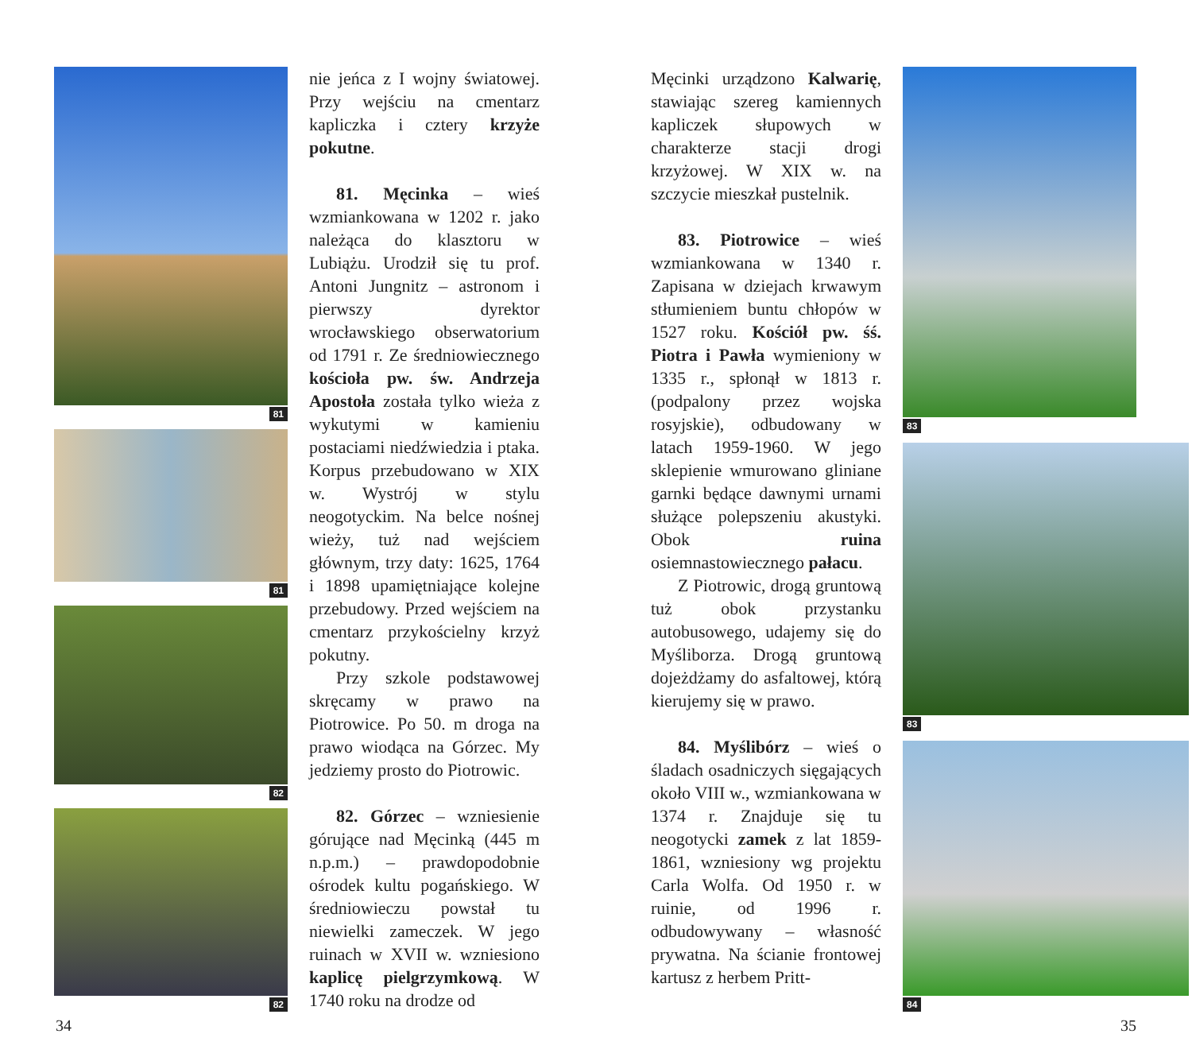81
81
82
82
nie jeńca z I wojny światowej. Przy wejściu na cmentarz kapliczka i cztery krzyże pokutne.
81. Męcinka – wieś wzmiankowana w 1202 r. jako należąca do klasztoru w Lubiążu. Urodził się tu prof. Antoni Jungnitz – astronom i pierwszy dyrektor wrocławskiego obserwatorium od 1791 r. Ze średniowiecznego kościoła pw. św. Andrzeja Apostoła została tylko wieża z wykutymi w kamieniu postaciami niedźwiedzia i ptaka. Korpus przebudowano w XIX w. Wystrój w stylu neogotyckim. Na belce nośnej wieży, tuż nad wejściem głównym, trzy daty: 1625, 1764 i 1898 upamiętniające kolejne przebudowy. Przed wejściem na cmentarz przykościelny krzyż pokutny.
Przy szkole podstawowej skręcamy w prawo na Piotrowice. Po 50. m droga na prawo wiodąca na Górzec. My jedziemy prosto do Piotrowic.
82. Górzec – wzniesienie górujące nad Męcinką (445 m n.p.m.) – prawdopodobnie ośrodek kultu pogańskiego. W średniowieczu powstał tu niewielki zameczek. W jego ruinach w XVII w. wzniesiono kaplicę pielgrzymkową. W 1740 roku na drodze od
Męcinki urządzono Kalwarię, stawiając szereg kamiennych kapliczek słupowych w charakterze stacji drogi krzyżowej. W XIX w. na szczycie mieszkał pustelnik.
83. Piotrowice – wieś wzmiankowana w 1340 r. Zapisana w dziejach krwawym stłumieniem buntu chłopów w 1527 roku. Kościół pw. śś. Piotra i Pawła wymieniony w 1335 r., spłonął w 1813 r. (podpalony przez wojska rosyjskie), odbudowany w latach 1959-1960. W jego sklepienie wmurowano gliniane garnki będące dawnymi urnami służące polepszeniu akustyki. Obok ruina osiemnastowiecznego pałacu.
Z Piotrowic, drogą gruntową tuż obok przystanku autobusowego, udajemy się do Myśliborza. Drogą gruntową dojeżdżamy do asfaltowej, którą kierujemy się w prawo.
84. Myślibórz – wieś o śladach osadniczych sięgających około VIII w., wzmiankowana w 1374 r. Znajduje się tu neogotycki zamek z lat 1859-1861, wzniesiony wg projektu Carla Wolfa. Od 1950 r. w ruinie, od 1996 r. odbudowywany – własność prywatna. Na ścianie frontowej kartusz z herbem Pritt-
83
83
84
34 35